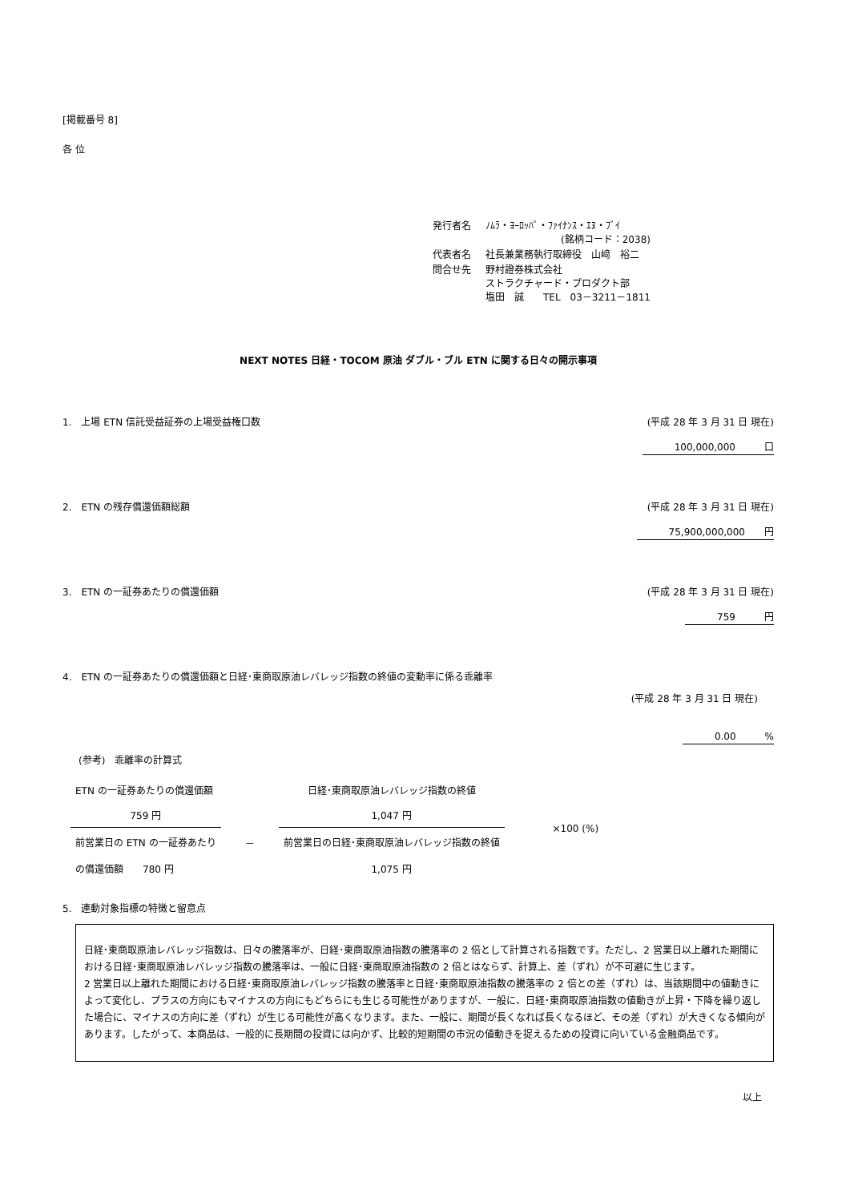[掲載番号 8]
各 位
| 発行者名 | ﾉﾑﾗ・ﾖｰﾛｯﾊﾟ・ﾌｧｲﾅﾝｽ・ｴﾇ・ﾌﾞｲ (銘柄コード：2038) |
| 代表者名 | 社長兼業務執行取締役 山﨑 裕二 |
| 問合せ先 | 野村證券株式会社 ストラクチャード・プロダクト部 塩田 誠 TEL 03－3211－1811 |
NEXT NOTES 日経・TOCOM 原油 ダブル・ブル ETN に関する日々の開示事項
1.　上場 ETN 信託受益証券の上場受益権口数 (平成 28 年 3 月 31 日 現在)
100,000,000　　　口
2.　ETN の残存償還価額総額 (平成 28 年 3 月 31 日 現在)
75,900,000,000　　円
3.　ETN の一証券あたりの償還価額 (平成 28 年 3 月 31 日 現在)
759　　　円
4.　ETN の一証券あたりの償還価額と日経･東商取原油レバレッジ指数の終値の変動率に係る乖離率
(平成 28 年 3 月 31 日 現在)
0.00　　　%
(参考)　乖離率の計算式
| ETN の一証券あたりの償還価額 | | 日経･東商取原油レバレッジ指数の終値 |
| 759 円 | | 1,047 円 |
| 前営業日の ETN の一証券あたり | － | 前営業日の日経･東商取原油レバレッジ指数の終値 |
| の償還価額 780 円 | | 1,075 円 |
×100 (%)
5.　連動対象指標の特徴と留意点
日経･東商取原油レバレッジ指数は、日々の騰落率が、日経･東商取原油指数の騰落率の 2 倍として計算される指数です。ただし、2 営業日以上離れた期間における日経･東商取原油レバレッジ指数の騰落率は、一般に日経･東商取原油指数の 2 倍とはならず、計算上、差（ずれ）が不可避に生じます。
2 営業日以上離れた期間における日経･東商取原油レバレッジ指数の騰落率と日経･東商取原油指数の騰落率の 2 倍との差（ずれ）は、当該期間中の値動きによって変化し、プラスの方向にもマイナスの方向にもどちらにも生じる可能性がありますが、一般に、日経･東商取原油指数の値動きが上昇・下降を繰り返した場合に、マイナスの方向に差（ずれ）が生じる可能性が高くなります。また、一般に、期間が長くなれば長くなるほど、その差（ずれ）が大きくなる傾向があります。したがって、本商品は、一般的に長期間の投資には向かず、比較的短期間の市況の値動きを捉えるための投資に向いている金融商品です。
以上